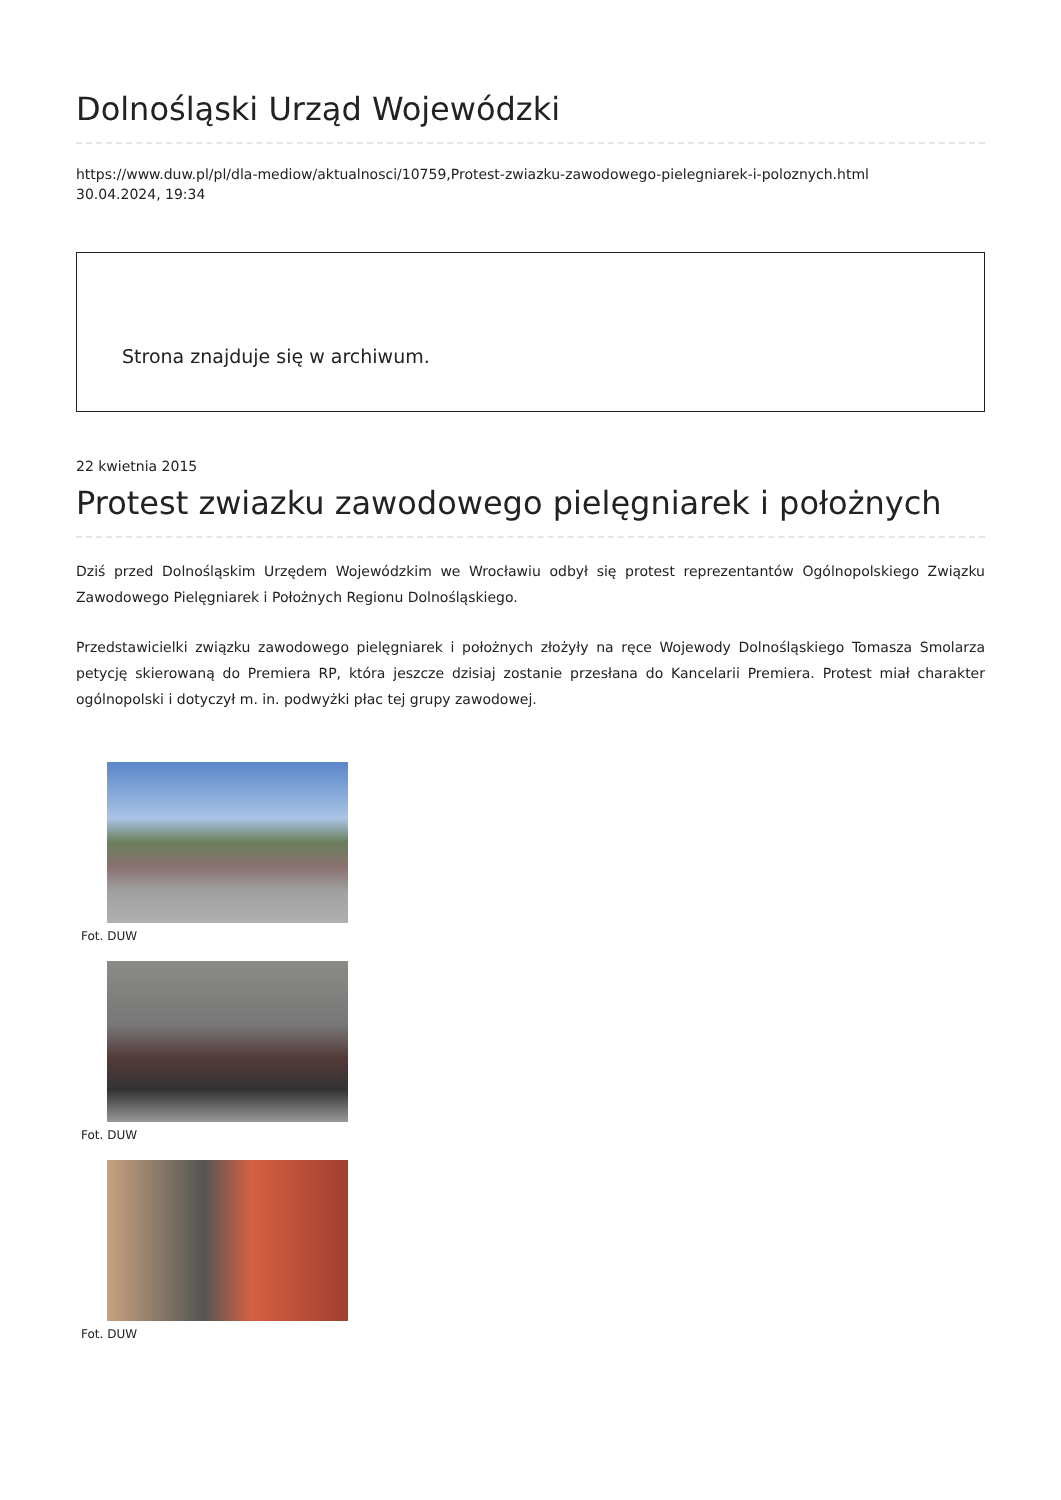Dolnośląski Urząd Wojewódzki
https://www.duw.pl/pl/dla-mediow/aktualnosci/10759,Protest-zwiazku-zawodowego-pielegniarek-i-poloznych.html
30.04.2024, 19:34
Strona znajduje się w archiwum.
22 kwietnia 2015
Protest zwiazku zawodowego pielęgniarek i położnych
Dziś przed Dolnośląskim Urzędem Wojewódzkim we Wrocławiu odbył się protest reprezentantów Ogólnopolskiego Związku Zawodowego Pielęgniarek i Położnych Regionu Dolnośląskiego.
Przedstawicielki związku zawodowego pielęgniarek i położnych złożyły na ręce Wojewody Dolnośląskiego Tomasza Smolarza petycję skierowaną do Premiera RP, która jeszcze dzisiaj zostanie przesłana do Kancelarii Premiera. Protest miał charakter ogólnopolski i dotyczył m. in. podwyżki płac tej grupy zawodowej.
Fot. DUW
Fot. DUW
Fot. DUW